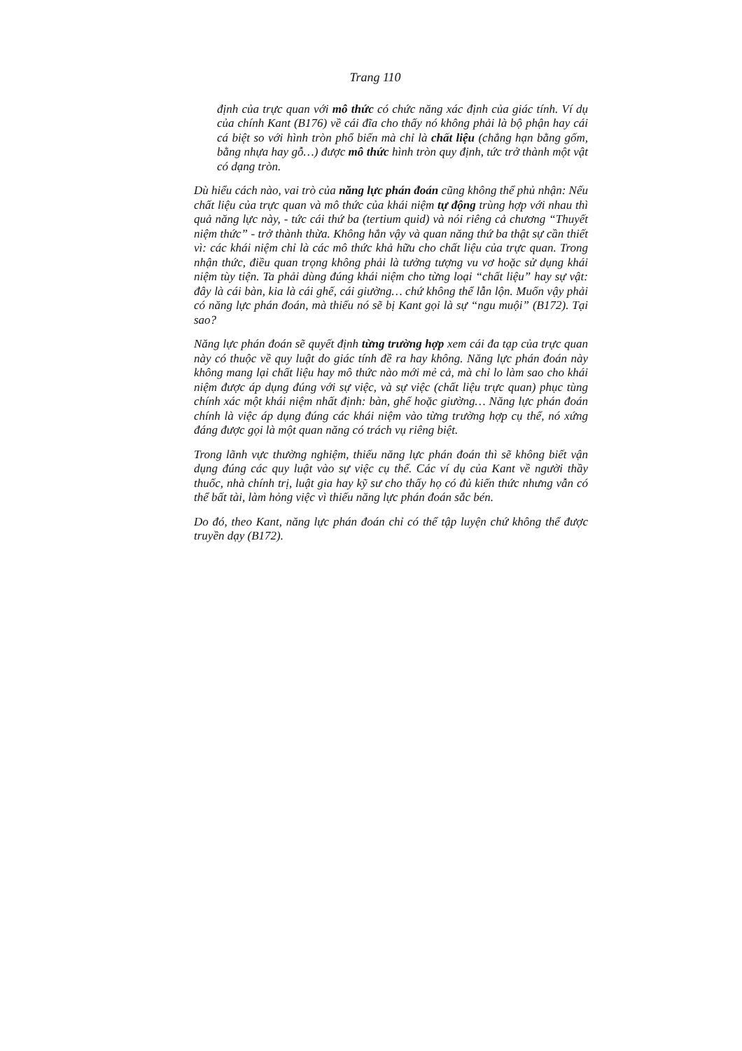Trang 110
định của trực quan với mô thức có chức năng xác định của giác tính. Ví dụ của chính Kant (B176) về cái đĩa cho thấy nó không phải là bộ phận hay cái cá biệt so với hình tròn phổ biến mà chỉ là chất liệu (chẳng hạn bằng gốm, bằng nhựa hay gỗ…) được mô thức hình tròn quy định, tức trở thành một vật có dạng tròn.
Dù hiểu cách nào, vai trò của năng lực phán đoán cũng không thể phủ nhận: Nếu chất liệu của trực quan và mô thức của khái niệm tự động trùng hợp với nhau thì quả năng lực này, - tức cái thứ ba (tertium quid) và nói riêng cả chương “Thuyết niệm thức” - trở thành thừa. Không hẳn vậy và quan năng thứ ba thật sự cần thiết vì: các khái niệm chỉ là các mô thức khả hữu cho chất liệu của trực quan. Trong nhận thức, điều quan trọng không phải là tưởng tượng vu vơ hoặc sử dụng khái niệm tùy tiện. Ta phải dùng đúng khái niệm cho từng loại “chất liệu” hay sự vật: đây là cái bàn, kia là cái ghế, cái giường… chứ không thể lẫn lộn. Muốn vậy phải có năng lực phán đoán, mà thiếu nó sẽ bị Kant gọi là sự “ngu muội” (B172). Tại sao?
Năng lực phán đoán sẽ quyết định từng trường hợp xem cái đa tạp của trực quan này có thuộc về quy luật do giác tính đề ra hay không. Năng lực phán đoán này không mang lại chất liệu hay mô thức nào mới mẻ cả, mà chỉ lo làm sao cho khái niệm được áp dụng đúng với sự việc, và sự việc (chất liệu trực quan) phục tùng chính xác một khái niệm nhất định: bàn, ghế hoặc giường… Năng lực phán đoán chính là việc áp dụng đúng các khái niệm vào từng trường hợp cụ thể, nó xứng đáng được gọi là một quan năng có trách vụ riêng biệt.
Trong lãnh vực thường nghiệm, thiếu năng lực phán đoán thì sẽ không biết vận dụng đúng các quy luật vào sự việc cụ thể. Các ví dụ của Kant về người thầy thuốc, nhà chính trị, luật gia hay kỹ sư cho thấy họ có đủ kiến thức nhưng vẫn có thể bất tài, làm hỏng việc vì thiếu năng lực phán đoán sắc bén.
Do đó, theo Kant, năng lực phán đoán chỉ có thể tập luyện chứ không thể được truyền dạy (B172).